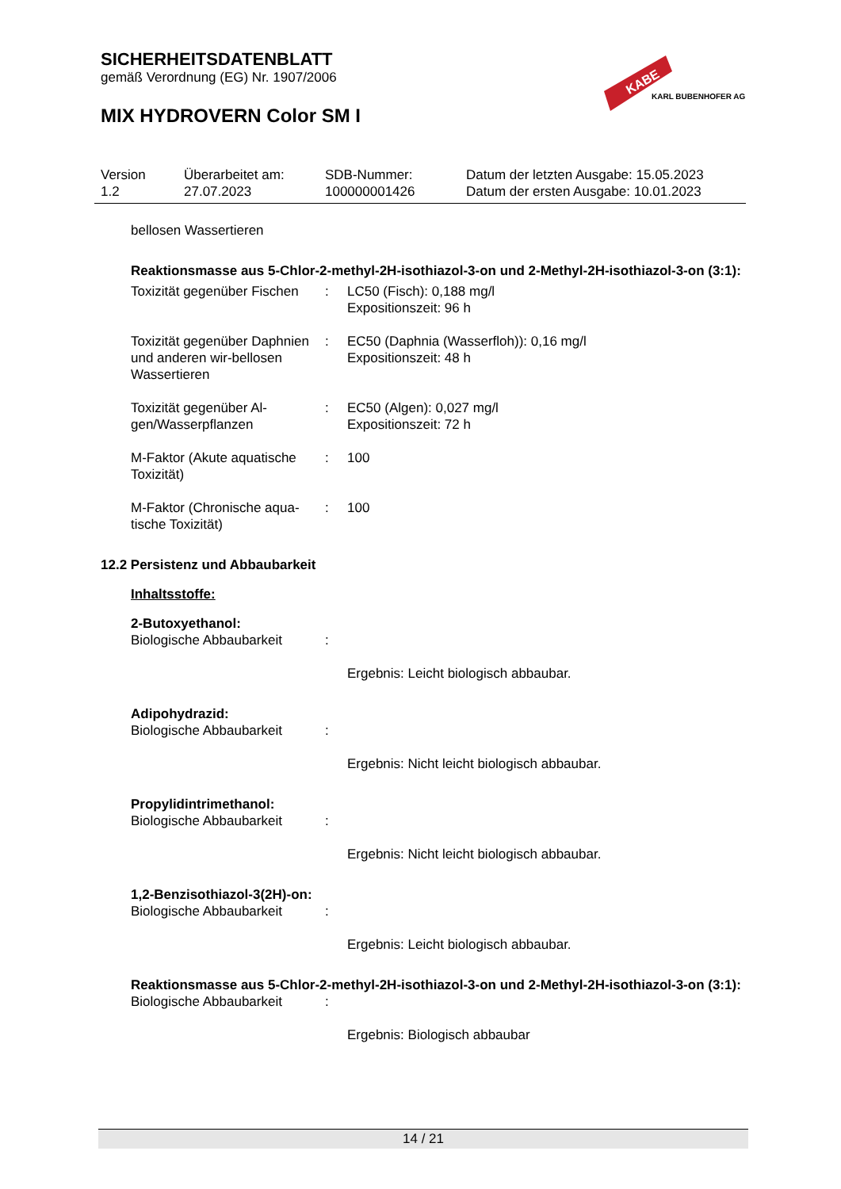SICHERHEITSDATENBLATT
gemäß Verordnung (EG) Nr. 1907/2006
MIX HYDROVERN Color SM I
KABE
KARL BUBENHOFER AG
| Version 1.2 | Überarbeitet am: 27.07.2023 | SDB-Nummer: 100000001426 | Datum der letzten Ausgabe: 15.05.2023 Datum der ersten Ausgabe: 10.01.2023 |
bellosen Wassertieren
Reaktionsmasse aus 5-Chlor-2-methyl-2H-isothiazol-3-on und 2-Methyl-2H-isothiazol-3-on (3:1):
| Toxizität gegenüber Fischen | : | LC50 (Fisch): 0,188 mg/l Expositionszeit: 96 h |
| Toxizität gegenüber Daphnien und anderen wir-bellosen Wassertieren | : | EC50 (Daphnia (Wasserfloh)): 0,16 mg/l Expositionszeit: 48 h |
| Toxizität gegenüber Al-gen/Wasserpflanzen | : | EC50 (Algen): 0,027 mg/l Expositionszeit: 72 h |
| M-Faktor (Akute aquatische Toxizität) | : | 100 |
| M-Faktor (Chronische aqua-tische Toxizität) | : | 100 |
12.2 Persistenz und Abbaubarkeit
Inhaltsstoffe:
2-Butoxyethanol:
| Biologische Abbaubarkeit | : | Ergebnis: Leicht biologisch abbaubar. |
Adipohydrazid:
| Biologische Abbaubarkeit | : | Ergebnis: Nicht leicht biologisch abbaubar. |
Propylidintrimethanol:
| Biologische Abbaubarkeit | : | Ergebnis: Nicht leicht biologisch abbaubar. |
1,2-Benzisothiazol-3(2H)-on:
| Biologische Abbaubarkeit | : | Ergebnis: Leicht biologisch abbaubar. |
Reaktionsmasse aus 5-Chlor-2-methyl-2H-isothiazol-3-on und 2-Methyl-2H-isothiazol-3-on (3:1):
| Biologische Abbaubarkeit | : | Ergebnis: Biologisch abbaubar |
14 / 21